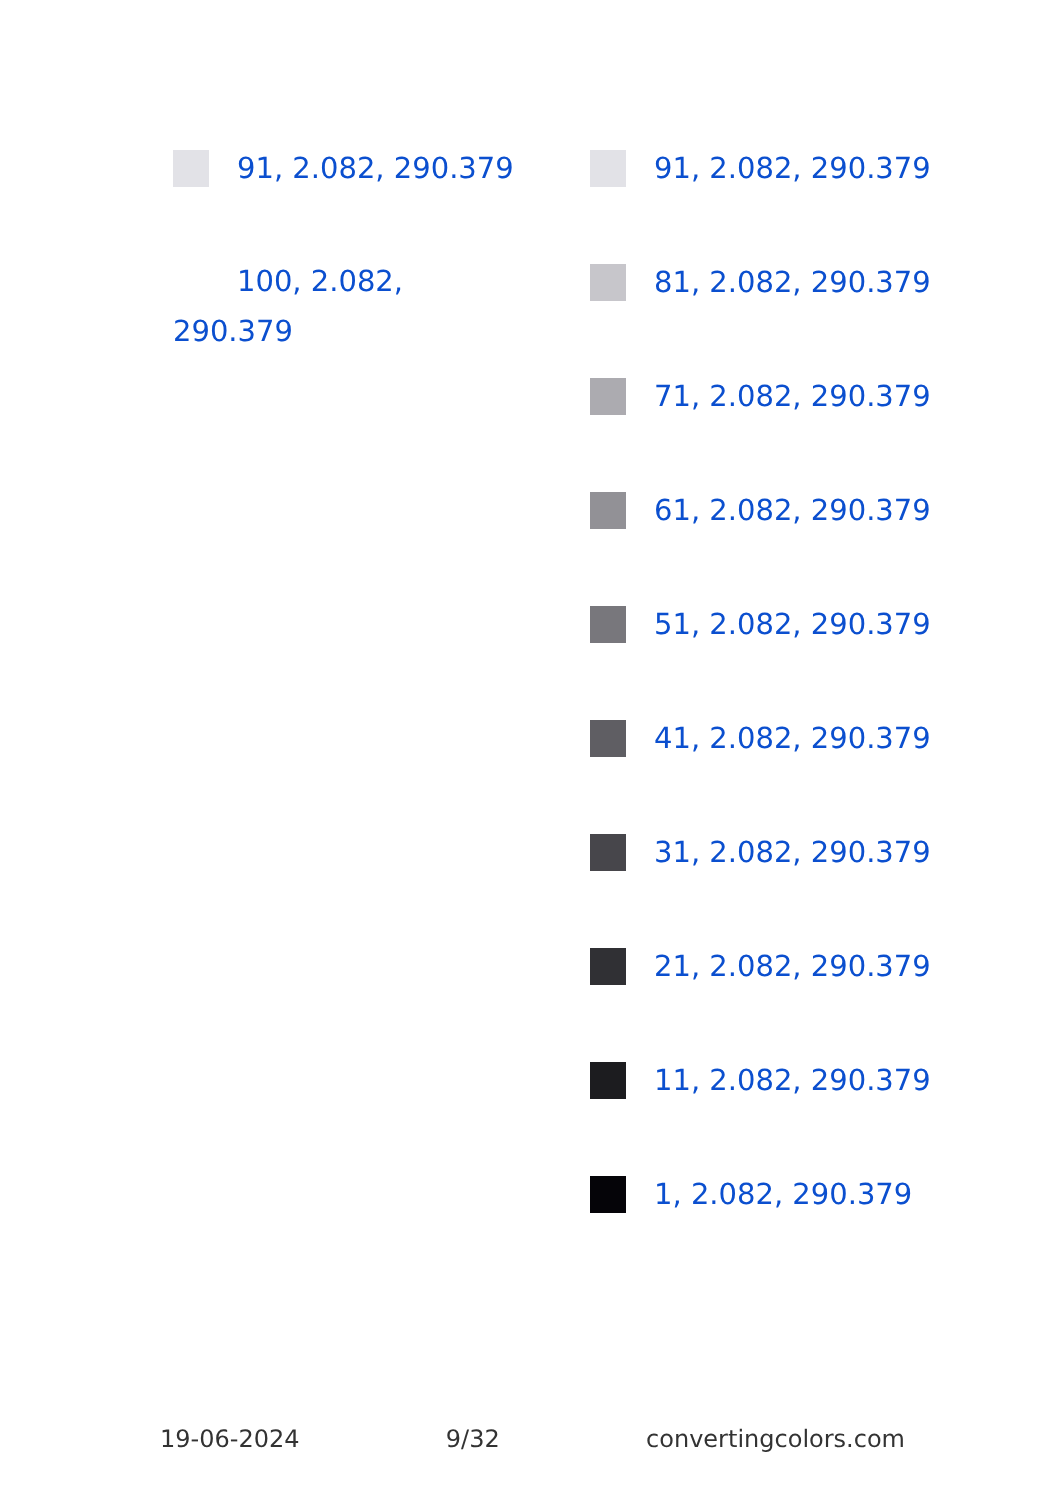91, 2.082, 290.379
100, 2.082,
290.379
91, 2.082, 290.379
81, 2.082, 290.379
71, 2.082, 290.379
61, 2.082, 290.379
51, 2.082, 290.379
41, 2.082, 290.379
31, 2.082, 290.379
21, 2.082, 290.379
11, 2.082, 290.379
1, 2.082, 290.379
19-06-2024 9/32 convertingcolors.com